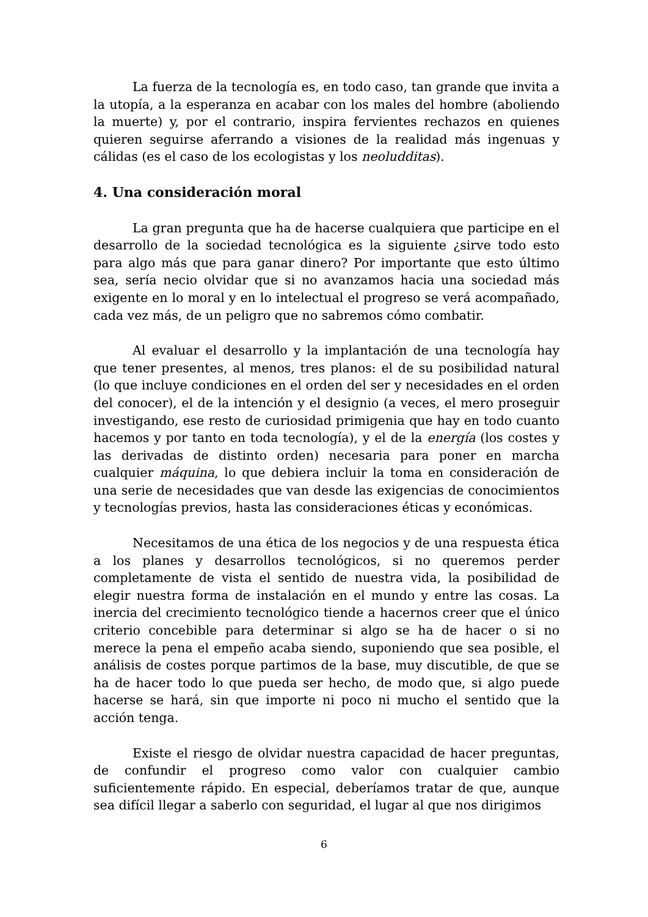La fuerza de la tecnología es, en todo caso, tan grande que invita a la utopía, a la esperanza en acabar con los males del hombre (aboliendo la muerte) y, por el contrario, inspira fervientes rechazos en quienes quieren seguirse aferrando a visiones de la realidad más ingenuas y cálidas (es el caso de los ecologistas y los neoludditas).
4. Una consideración moral
La gran pregunta que ha de hacerse cualquiera que participe en el desarrollo de la sociedad tecnológica es la siguiente ¿sirve todo esto para algo más que para ganar dinero? Por importante que esto último sea, sería necio olvidar que si no avanzamos hacia una sociedad más exigente en lo moral y en lo intelectual el progreso se verá acompañado, cada vez más, de un peligro que no sabremos cómo combatir.
Al evaluar el desarrollo y la implantación de una tecnología hay que tener presentes, al menos, tres planos: el de su posibilidad natural (lo que incluye condiciones en el orden del ser y necesidades en el orden del conocer), el de la intención y el designio (a veces, el mero proseguir investigando, ese resto de curiosidad primigenia que hay en todo cuanto hacemos y por tanto en toda tecnología), y el de la energía (los costes y las derivadas de distinto orden) necesaria para poner en marcha cualquier máquina, lo que debiera incluir la toma en consideración de una serie de necesidades que van desde las exigencias de conocimientos y tecnologías previos, hasta las consideraciones éticas y económicas.
Necesitamos de una ética de los negocios y de una respuesta ética a los planes y desarrollos tecnológicos, si no queremos perder completamente de vista el sentido de nuestra vida, la posibilidad de elegir nuestra forma de instalación en el mundo y entre las cosas. La inercia del crecimiento tecnológico tiende a hacernos creer que el único criterio concebible para determinar si algo se ha de hacer o si no merece la pena el empeño acaba siendo, suponiendo que sea posible, el análisis de costes porque partimos de la base, muy discutible, de que se ha de hacer todo lo que pueda ser hecho, de modo que, si algo puede hacerse se hará, sin que importe ni poco ni mucho el sentido que la acción tenga.
Existe el riesgo de olvidar nuestra capacidad de hacer preguntas, de confundir el progreso como valor con cualquier cambio suficientemente rápido. En especial, deberíamos tratar de que, aunque sea difícil llegar a saberlo con seguridad, el lugar al que nos dirigimos
6